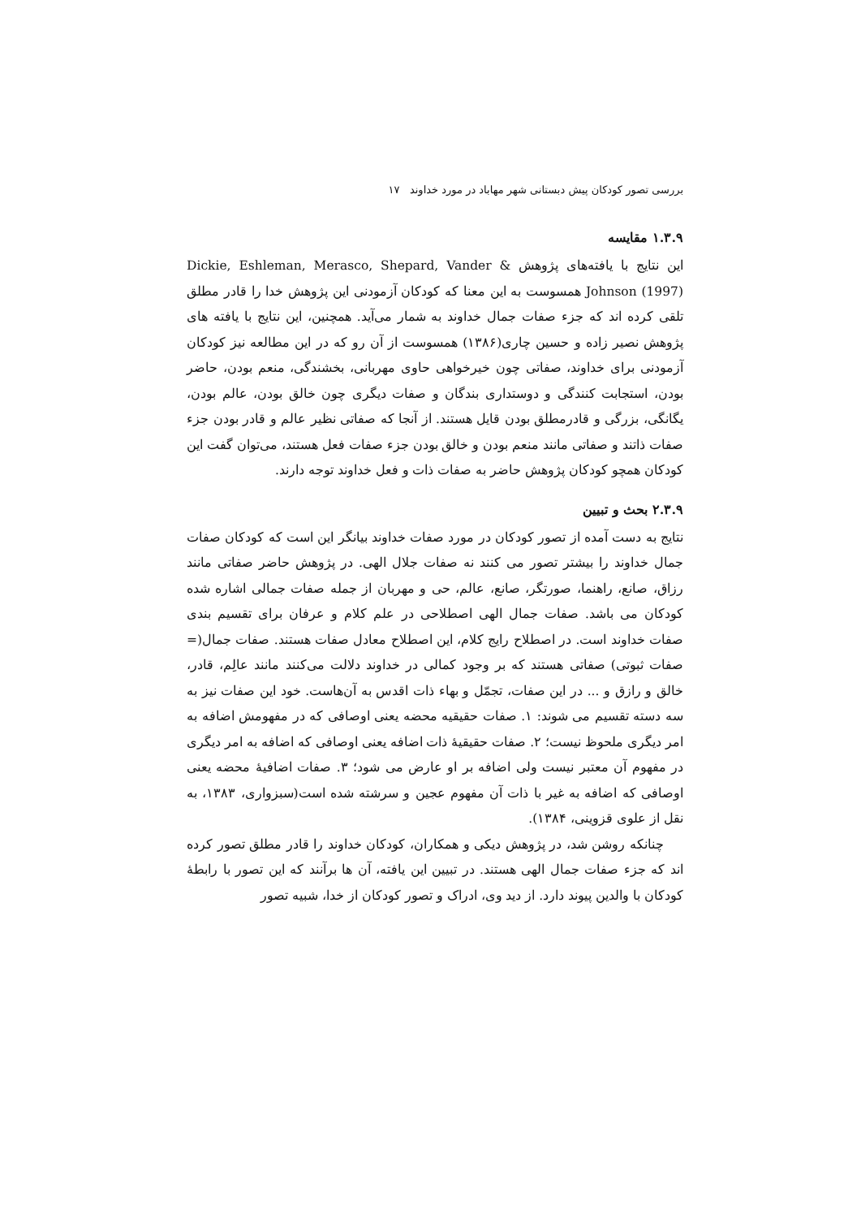بررسی تصور کودکان پیش دبستانی شهر مهاباد در مورد خداوند ۱۷
۱.۳.۹ مقایسه
این نتایج با یافته‌های پژوهش Dickie, Eshleman, Merasco, Shepard, Vander & Johnson (1997) همسوست به این معنا که کودکان آزمودنی این پژوهش خدا را قادر مطلق تلقی کرده اند که جزء صفات جمال خداوند به شمار می‌آید. همچنین، این نتایج با یافته های پژوهش نصیر زاده و حسین چاری(۱۳۸۶) همسوست از آن رو که در این مطالعه نیز کودکان آزمودنی برای خداوند، صفاتی چون خیرخواهی حاوی مهربانی، بخشندگی، منعم بودن، حاضر بودن، استجابت کنندگی و دوستداری بندگان و صفات دیگری چون خالق بودن، عالم بودن، یگانگی، بزرگی و قادرمطلق بودن قایل هستند. از آنجا که صفاتی نظیر عالم و قادر بودن جزء صفات ذاتند و صفاتی مانند منعم بودن و خالق بودن جزء صفات فعل هستند، می‌توان گفت این کودکان همچو کودکان پژوهش حاضر به صفات ذات و فعل خداوند توجه دارند.
۲.۳.۹ بحث و تبیین
نتایج به دست آمده از تصور کودکان در مورد صفات خداوند بیانگر این است که کودکان صفات جمال خداوند را بیشتر تصور می کنند نه صفات جلال الهی. در پژوهش حاضر صفاتی مانند رزاق، صانع، راهنما، صورتگر، صانع، عالم، حی و مهربان از جمله صفات جمالی اشاره شده کودکان می باشد. صفات جمال الهی اصطلاحی در علم کلام و عرفان برای تقسیم بندی صفات خداوند است. در اصطلاح رایج کلام، این اصطلاح معادل صفات هستند. صفات جمال(= صفات ثبوتی) صفاتی هستند که بر وجود کمالی در خداوند دلالت می‌کنند مانند عالِم، قادر، خالق و رازق و ... در این صفات، تجمّل و بهاء ذات اقدس به آن‌هاست. خود این صفات نیز به سه دسته تقسیم می شوند: ۱. صفات حقیقیه محضه یعنی اوصافی که در مفهومش اضافه به امر دیگری ملحوظ نیست؛ ۲. صفات حقیقیهٔ ذات اضافه یعنی اوصافی که اضافه به امر دیگری در مفهوم آن معتبر نیست ولی اضافه بر او عارض می شود؛ ۳. صفات اضافیهٔ محضه یعنی اوصافی که اضافه به غیر با ذات آن مفهوم عجین و سرشته شده است(سبزواری، ۱۳۸۳، به نقل از علوی قزوینی، ۱۳۸۴).
چنانکه روشن شد، در پژوهش دیکی و همکاران، کودکان خداوند را قادر مطلق تصور کرده اند که جزء صفات جمال الهی هستند. در تبیین این یافته، آن ها برآنند که این تصور با رابطهٔ کودکان با والدین پیوند دارد. از دید وی، ادراک و تصور کودکان از خدا، شبیه تصور